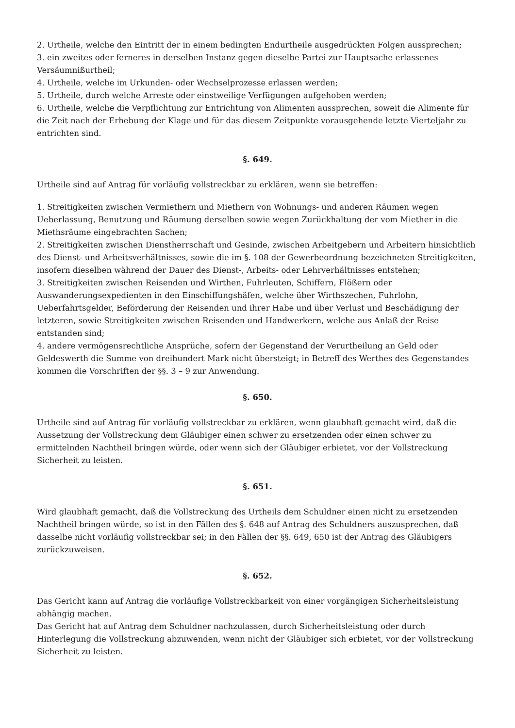2. Urtheile, welche den Eintritt der in einem bedingten Endurtheile ausgedrückten Folgen aussprechen;
3. ein zweites oder ferneres in derselben Instanz gegen dieselbe Partei zur Hauptsache erlassenes Versäumnißurtheil;
4. Urtheile, welche im Urkunden- oder Wechselprozesse erlassen werden;
5. Urtheile, durch welche Arreste oder einstweilige Verfügungen aufgehoben werden;
6. Urtheile, welche die Verpflichtung zur Entrichtung von Alimenten aussprechen, soweit die Alimente für die Zeit nach der Erhebung der Klage und für das diesem Zeitpunkte vorausgehende letzte Vierteljahr zu entrichten sind.
§. 649.
Urtheile sind auf Antrag für vorläufig vollstreckbar zu erklären, wenn sie betreffen:
1. Streitigkeiten zwischen Vermiethern und Miethern von Wohnungs- und anderen Räumen wegen Ueberlassung, Benutzung und Räumung derselben sowie wegen Zurückhaltung der vom Miether in die Miethsräume eingebrachten Sachen;
2. Streitigkeiten zwischen Dienstherrschaft und Gesinde, zwischen Arbeitgebern und Arbeitern hinsichtlich des Dienst- und Arbeitsverhältnisses, sowie die im §. 108 der Gewerbeordnung bezeichneten Streitigkeiten, insofern dieselben während der Dauer des Dienst-, Arbeits- oder Lehrverhältnisses entstehen;
3. Streitigkeiten zwischen Reisenden und Wirthen, Fuhrleuten, Schiffern, Flößern oder Auswanderungsexpedienten in den Einschiffungshäfen, welche über Wirthszechen, Fuhrlohn, Ueberfahrtsgelder, Beförderung der Reisenden und ihrer Habe und über Verlust und Beschädigung der letzteren, sowie Streitigkeiten zwischen Reisenden und Handwerkern, welche aus Anlaß der Reise entstanden sind;
4. andere vermögensrechtliche Ansprüche, sofern der Gegenstand der Verurtheilung an Geld oder Geldeswerth die Summe von dreihundert Mark nicht übersteigt; in Betreff des Werthes des Gegenstandes kommen die Vorschriften der §§. 3 – 9 zur Anwendung.
§. 650.
Urtheile sind auf Antrag für vorläufig vollstreckbar zu erklären, wenn glaubhaft gemacht wird, daß die Aussetzung der Vollstreckung dem Gläubiger einen schwer zu ersetzenden oder einen schwer zu ermittelnden Nachtheil bringen würde, oder wenn sich der Gläubiger erbietet, vor der Vollstreckung Sicherheit zu leisten.
§. 651.
Wird glaubhaft gemacht, daß die Vollstreckung des Urtheils dem Schuldner einen nicht zu ersetzenden Nachtheil bringen würde, so ist in den Fällen des §. 648 auf Antrag des Schuldners auszusprechen, daß dasselbe nicht vorläufig vollstreckbar sei; in den Fällen der §§. 649, 650 ist der Antrag des Gläubigers zurückzuweisen.
§. 652.
Das Gericht kann auf Antrag die vorläufige Vollstreckbarkeit von einer vorgängigen Sicherheitsleistung abhängig machen.
Das Gericht hat auf Antrag dem Schuldner nachzulassen, durch Sicherheitsleistung oder durch Hinterlegung die Vollstreckung abzuwenden, wenn nicht der Gläubiger sich erbietet, vor der Vollstreckung Sicherheit zu leisten.